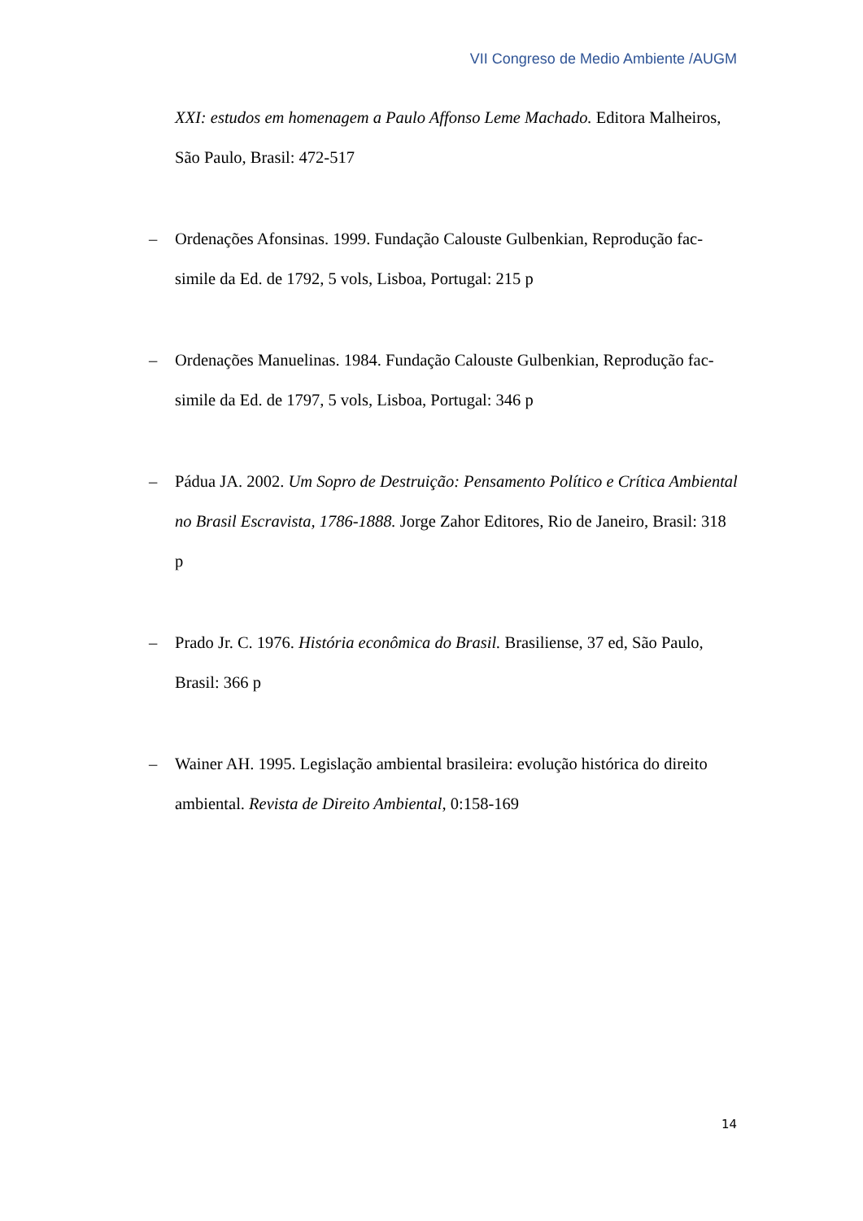VII Congreso de Medio Ambiente /AUGM
XXI: estudos em homenagem a Paulo Affonso Leme Machado. Editora Malheiros, São Paulo, Brasil: 472-517
– Ordenações Afonsinas. 1999. Fundação Calouste Gulbenkian, Reprodução fac-simile da Ed. de 1792, 5 vols, Lisboa, Portugal: 215 p
– Ordenações Manuelinas. 1984. Fundação Calouste Gulbenkian, Reprodução fac-simile da Ed. de 1797, 5 vols, Lisboa, Portugal: 346 p
– Pádua JA. 2002. Um Sopro de Destruição: Pensamento Político e Crítica Ambiental no Brasil Escravista, 1786-1888. Jorge Zahor Editores, Rio de Janeiro, Brasil: 318 p
– Prado Jr. C. 1976. História econômica do Brasil. Brasiliense, 37 ed, São Paulo, Brasil: 366 p
– Wainer AH. 1995. Legislação ambiental brasileira: evolução histórica do direito ambiental. Revista de Direito Ambiental, 0:158-169
14